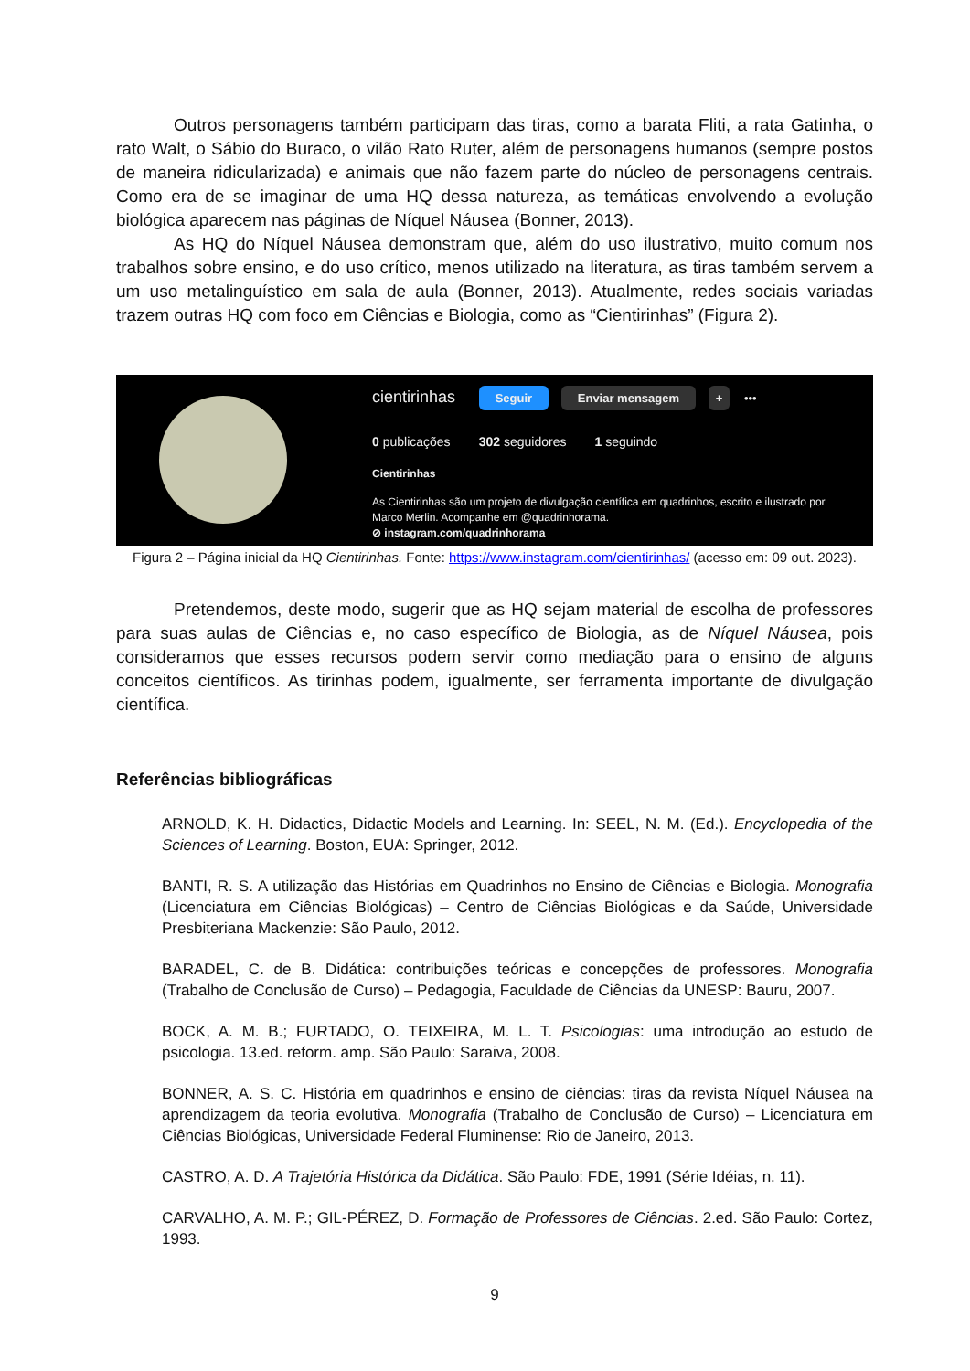Outros personagens também participam das tiras, como a barata Fliti, a rata Gatinha, o rato Walt, o Sábio do Buraco, o vilão Rato Ruter, além de personagens humanos (sempre postos de maneira ridicularizada) e animais que não fazem parte do núcleo de personagens centrais. Como era de se imaginar de uma HQ dessa natureza, as temáticas envolvendo a evolução biológica aparecem nas páginas de Níquel Náusea (Bonner, 2013).
As HQ do Níquel Náusea demonstram que, além do uso ilustrativo, muito comum nos trabalhos sobre ensino, e do uso crítico, menos utilizado na literatura, as tiras também servem a um uso metalinguístico em sala de aula (Bonner, 2013). Atualmente, redes sociais variadas trazem outras HQ com foco em Ciências e Biologia, como as “Cientirinhas” (Figura 2).
cientirinhas Seguir Enviar mensagem + •••
0 publicações 302 seguidores 1 seguindo
Cientirinhas
As Cientirinhas são um projeto de divulgação científica em quadrinhos, escrito e ilustrado por
Marco Merlin. Acompanhe em @quadrinhorama.
⊘ instagram.com/quadrinhorama
Figura 2 – Página inicial da HQ Cientirinhas. Fonte: https://www.instagram.com/cientirinhas/ (acesso em: 09 out. 2023).
Pretendemos, deste modo, sugerir que as HQ sejam material de escolha de professores para suas aulas de Ciências e, no caso específico de Biologia, as de Níquel Náusea, pois consideramos que esses recursos podem servir como mediação para o ensino de alguns conceitos científicos. As tirinhas podem, igualmente, ser ferramenta importante de divulgação científica.
Referências bibliográficas
ARNOLD, K. H. Didactics, Didactic Models and Learning. In: SEEL, N. M. (Ed.). Encyclopedia of the Sciences of Learning. Boston, EUA: Springer, 2012.
BANTI, R. S. A utilização das Histórias em Quadrinhos no Ensino de Ciências e Biologia. Monografia (Licenciatura em Ciências Biológicas) – Centro de Ciências Biológicas e da Saúde, Universidade Presbiteriana Mackenzie: São Paulo, 2012.
BARADEL, C. de B. Didática: contribuições teóricas e concepções de professores. Monografia (Trabalho de Conclusão de Curso) – Pedagogia, Faculdade de Ciências da UNESP: Bauru, 2007.
BOCK, A. M. B.; FURTADO, O. TEIXEIRA, M. L. T. Psicologias: uma introdução ao estudo de psicologia. 13.ed. reform. amp. São Paulo: Saraiva, 2008.
BONNER, A. S. C. História em quadrinhos e ensino de ciências: tiras da revista Níquel Náusea na aprendizagem da teoria evolutiva. Monografia (Trabalho de Conclusão de Curso) – Licenciatura em Ciências Biológicas, Universidade Federal Fluminense: Rio de Janeiro, 2013.
CASTRO, A. D. A Trajetória Histórica da Didática. São Paulo: FDE, 1991 (Série Idéias, n. 11).
CARVALHO, A. M. P.; GIL-PÉREZ, D. Formação de Professores de Ciências. 2.ed. São Paulo: Cortez, 1993.
9